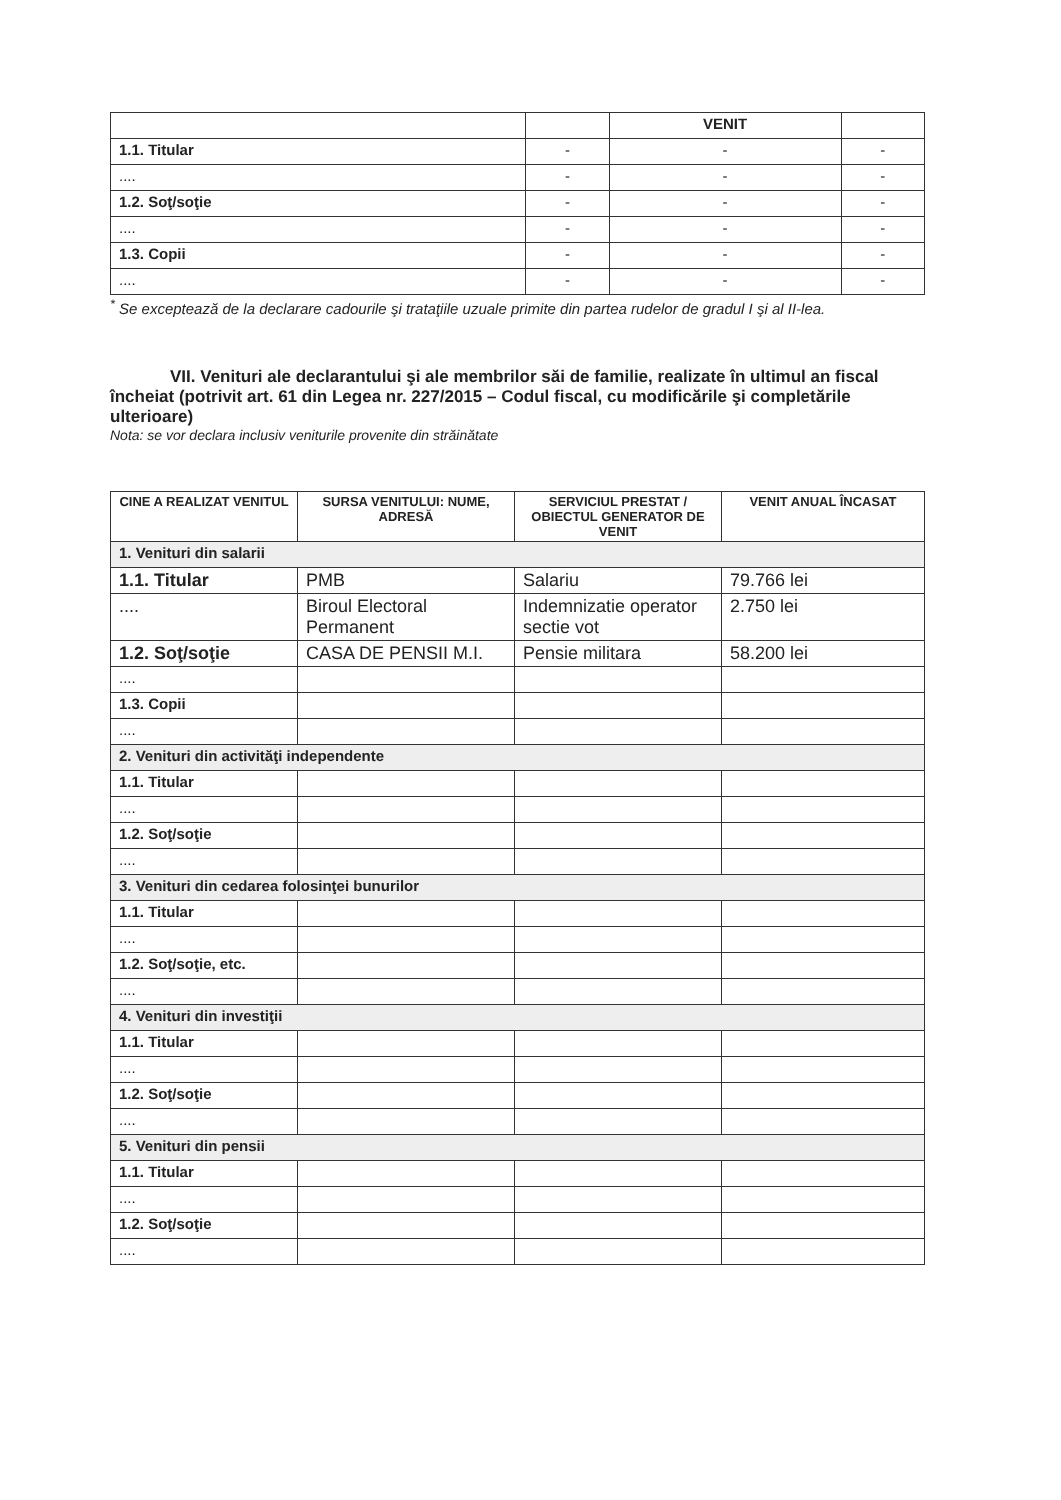| | | VENIT | |
| 1.1. Titular | - | - | - |
| .... | - | - | - |
| 1.2. Soţ/soţie | - | - | - |
| .... | - | - | - |
| 1.3. Copii | - | - | - |
| .... | - | - | - |
<sup>*</sup> Se exceptează de la declarare cadourile şi trataţiile uzuale primite din partea rudelor de gradul I şi al II-lea.
VII. Venituri ale declarantului şi ale membrilor săi de familie, realizate în ultimul an fiscal încheiat (potrivit art. 61 din Legea nr. 227/2015 – Codul fiscal, cu modificările şi completările ulterioare)
Nota: se vor declara inclusiv veniturile provenite din străinătate
| CINE A REALIZAT VENITUL | SURSA VENITULUI: NUME, ADRESĂ | SERVICIUL PRESTAT / OBIECTUL GENERATOR DE VENIT | VENIT ANUAL ÎNCASAT |
| --- | --- | --- | --- |
| 1. Venituri din salarii | | | |
| 1.1. Titular | PMB | Salariu | 79.766 lei |
| .... | Biroul Electoral Permanent | Indemnizatie operator sectie vot | 2.750 lei |
| 1.2. Soţ/soţie | CASA DE PENSII M.I. | Pensie militara | 58.200 lei |
| .... | | | |
| 1.3. Copii | | | |
| .... | | | |
| 2. Venituri din activităţi independente | | | |
| 1.1. Titular | | | |
| .... | | | |
| 1.2. Soţ/soţie | | | |
| .... | | | |
| 3. Venituri din cedarea folosinţei bunurilor | | | |
| 1.1. Titular | | | |
| .... | | | |
| 1.2. Soţ/soţie, etc. | | | |
| .... | | | |
| 4. Venituri din investiţii | | | |
| 1.1. Titular | | | |
| .... | | | |
| 1.2. Soţ/soţie | | | |
| .... | | | |
| 5. Venituri din pensii | | | |
| 1.1. Titular | | | |
| .... | | | |
| 1.2. Soţ/soţie | | | |
| .... | | | |